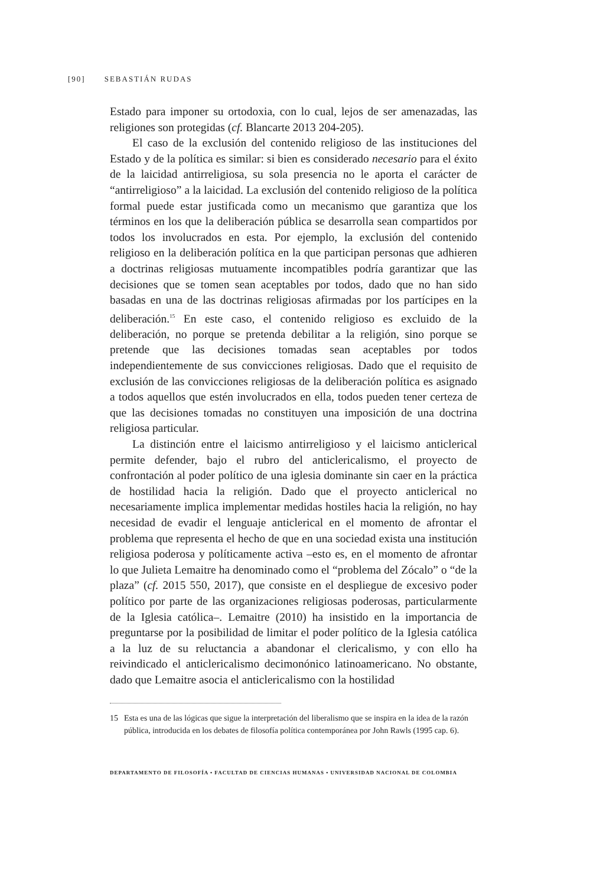[90] SEBASTIÁN RUDAS
Estado para imponer su ortodoxia, con lo cual, lejos de ser amenazadas, las religiones son protegidas (cf. Blancarte 2013 204-205).
El caso de la exclusión del contenido religioso de las instituciones del Estado y de la política es similar: si bien es considerado necesario para el éxito de la laicidad antirreligiosa, su sola presencia no le aporta el carácter de “antirreligioso” a la laicidad. La exclusión del contenido religioso de la política formal puede estar justificada como un mecanismo que garantiza que los términos en los que la deliberación pública se desarrolla sean compartidos por todos los involucrados en esta. Por ejemplo, la exclusión del contenido religioso en la deliberación política en la que participan personas que adhieren a doctrinas religiosas mutuamente incompatibles podría garantizar que las decisiones que se tomen sean aceptables por todos, dado que no han sido basadas en una de las doctrinas religiosas afirmadas por los partícipes en la deliberación.<sup>15</sup> En este caso, el contenido religioso es excluido de la deliberación, no porque se pretenda debilitar a la religión, sino porque se pretende que las decisiones tomadas sean aceptables por todos independientemente de sus convicciones religiosas. Dado que el requisito de exclusión de las convicciones religiosas de la deliberación política es asignado a todos aquellos que estén involucrados en ella, todos pueden tener certeza de que las decisiones tomadas no constituyen una imposición de una doctrina religiosa particular.
La distinción entre el laicismo antirreligioso y el laicismo anticlerical permite defender, bajo el rubro del anticlericalismo, el proyecto de confrontación al poder político de una iglesia dominante sin caer en la práctica de hostilidad hacia la religión. Dado que el proyecto anticlerical no necesariamente implica implementar medidas hostiles hacia la religión, no hay necesidad de evadir el lenguaje anticlerical en el momento de afrontar el problema que representa el hecho de que en una sociedad exista una institución religiosa poderosa y políticamente activa –esto es, en el momento de afrontar lo que Julieta Lemaitre ha denominado como el “problema del Zócalo” o “de la plaza” (cf. 2015 550, 2017), que consiste en el despliegue de excesivo poder político por parte de las organizaciones religiosas poderosas, particularmente de la Iglesia católica–. Lemaitre (2010) ha insistido en la importancia de preguntarse por la posibilidad de limitar el poder político de la Iglesia católica a la luz de su reluctancia a abandonar el clericalismo, y con ello ha reivindicado el anticlericalismo decimonónico latinoamericano. No obstante, dado que Lemaitre asocia el anticlericalismo con la hostilidad
15 Esta es una de las lógicas que sigue la interpretación del liberalismo que se inspira en la idea de la razón pública, introducida en los debates de filosofía política contemporánea por John Rawls (1995 cap. 6).
DEPARTAMENTO DE FILOSOFÍA • FACULTAD DE CIENCIAS HUMANAS • UNIVERSIDAD NACIONAL DE COLOMBIA